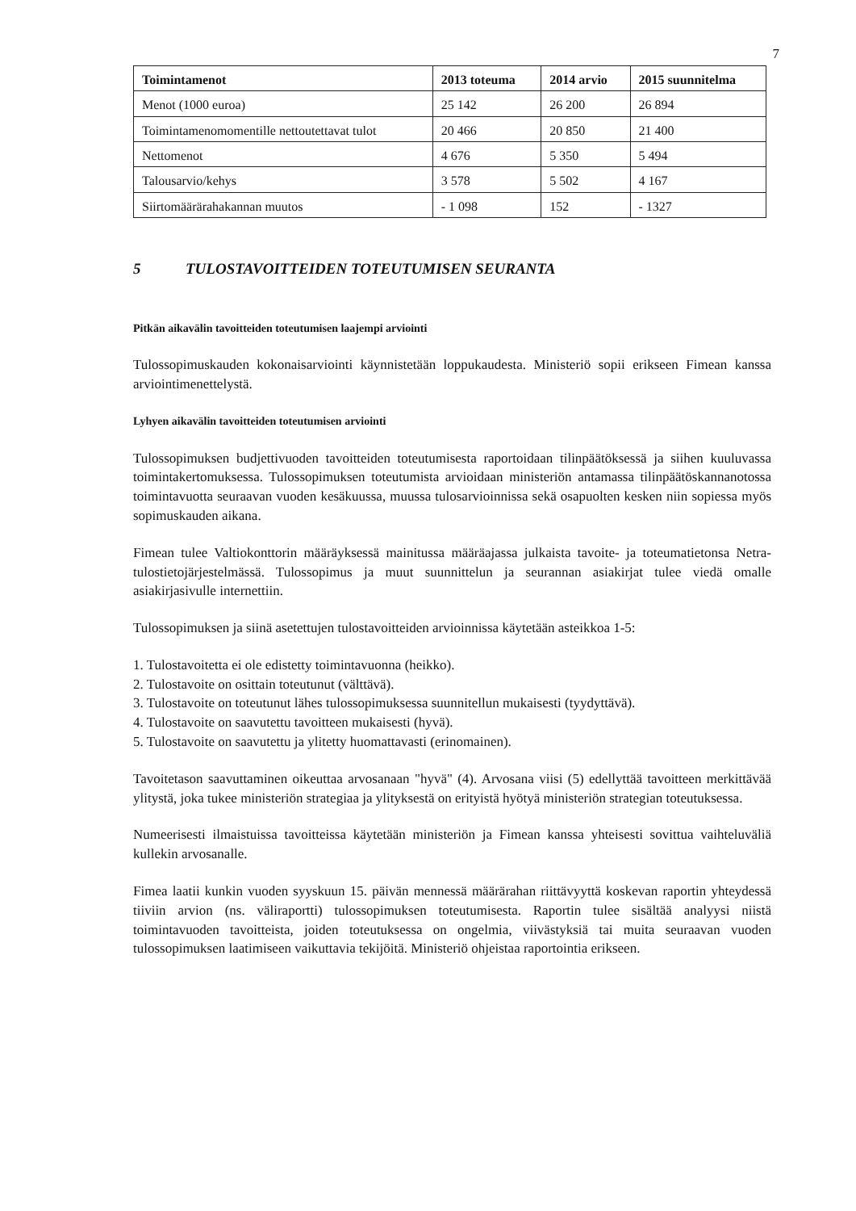7
| Toimintamenot | 2013 toteuma | 2014 arvio | 2015 suunnitelma |
| --- | --- | --- | --- |
| Menot (1000 euroa) | 25 142 | 26 200 | 26 894 |
| Toimintamenomomentille nettoutettavat tulot | 20 466 | 20 850 | 21 400 |
| Nettomenot | 4 676 | 5 350 | 5 494 |
| Talousarvio/kehys | 3 578 | 5 502 | 4 167 |
| Siirtomäärärahakannan muutos | - 1 098 | 152 | - 1327 |
5 TULOSTAVOITTEIDEN TOTEUTUMISEN SEURANTA
Pitkän aikavälin tavoitteiden toteutumisen laajempi arviointi
Tulossopimuskauden kokonaisarviointi käynnistetään loppukaudesta. Ministeriö sopii erikseen Fimean kanssa arviointimenettelystä.
Lyhyen aikavälin tavoitteiden toteutumisen arviointi
Tulossopimuksen budjettivuoden tavoitteiden toteutumisesta raportoidaan tilinpäätöksessä ja siihen kuuluvassa toimintakertomuksessa. Tulossopimuksen toteutumista arvioidaan ministeriön antamassa tilinpäätöskannanotossa toimintavuotta seuraavan vuoden kesäkuussa, muussa tulosarvioinnissa sekä osapuolten kesken niin sopiessa myös sopimuskauden aikana.
Fimean tulee Valtiokonttorin määräyksessä mainitussa määräajassa julkaista tavoite- ja toteumatietonsa Netra-tulostietojärjestelmässä. Tulossopimus ja muut suunnittelun ja seurannan asiakirjat tulee viedä omalle asiakirjasivulle internettiin.
Tulossopimuksen ja siinä asetettujen tulostavoitteiden arvioinnissa käytetään asteikkoa 1-5:
1. Tulostavoitetta ei ole edistetty toimintavuonna (heikko).
2. Tulostavoite on osittain toteutunut (välttävä).
3. Tulostavoite on toteutunut lähes tulossopimuksessa suunnitellun mukaisesti (tyydyttävä).
4. Tulostavoite on saavutettu tavoitteen mukaisesti (hyvä).
5. Tulostavoite on saavutettu ja ylitetty huomattavasti (erinomainen).
Tavoitetason saavuttaminen oikeuttaa arvosanaan "hyvä" (4). Arvosana viisi (5) edellyttää tavoitteen merkittävää ylitystä, joka tukee ministeriön strategiaa ja ylityksestä on erityistä hyötyä ministeriön strategian toteutuksessa.
Numeerisesti ilmaistuissa tavoitteissa käytetään ministeriön ja Fimean kanssa yhteisesti sovittua vaihteluväliä kullekin arvosanalle.
Fimea laatii kunkin vuoden syyskuun 15. päivän mennessä määrärahan riittävyyttä koskevan raportin yhteydessä tiiviin arvion (ns. väliraportti) tulossopimuksen toteutumisesta. Raportin tulee sisältää analyysi niistä toimintavuoden tavoitteista, joiden toteutuksessa on ongelmia, viivästyksiä tai muita seuraavan vuoden tulossopimuksen laatimiseen vaikuttavia tekijöitä. Ministeriö ohjeistaa raportointia erikseen.